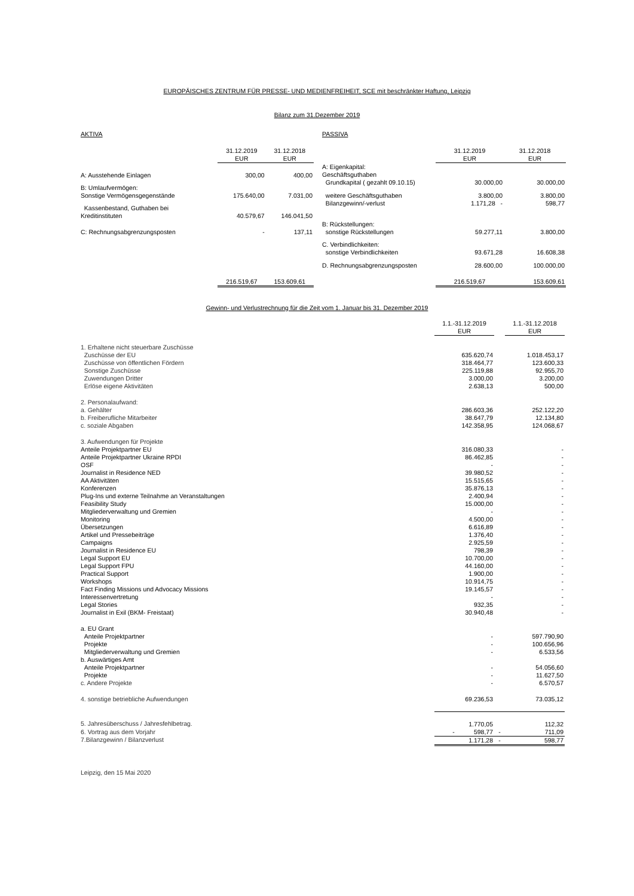EUROPÄISCHES ZENTRUM FÜR PRESSE- UND MEDIENFREIHEIT, SCE mit beschränkter Haftung, Leipzig
Bilanz zum 31.Dezember 2019
| AKTIVA | | |
| | 31.12.2019 EUR | 31.12.2018 EUR |
| A: Ausstehende Einlagen | 300,00 | 400,00 |
| B: Umlaufvermögen: Sonstige Vermögensgegenstände | 175.640,00 | 7.031,00 |
| Kassenbestand, Guthaben bei Kreditinstituten | 40.579,67 | 146.041,50 |
| C: Rechnungsabgrenzungsposten | - | 137,11 |
| | 216.519,67 | 153.609,61 |
| PASSIVA | | |
| | 31.12.2019 EUR | 31.12.2018 EUR |
| A: Eigenkapital: Geschäftsguthaben Grundkapital ( gezahlt 09.10.15) | 30.000,00 | 30.000,00 |
| weitere Geschäftsguthaben Bilanzgewinn/-verlust | 3.800,00 1.171,28 - | 3.800,00 598,77 |
| B: Rückstellungen: sonstige Rückstellungen | 59.277,11 | 3.800,00 |
| C. Verbindlichkeiten: sonstige Verbindlichkeiten | 93.671,28 | 16.608,38 |
| D. Rechnungsabgrenzungsposten | 28.600,00 | 100.000,00 |
| | 216.519,67 | 153.609,61 |
Gewinn- und Verlustrechnung für die Zeit vom 1. Januar bis 31. Dezember 2019
| | 1.1.-31.12.2019 EUR | | 1.1.-31.12.2018 EUR |
| 1. Erhaltene nicht steuerbare Zuschüsse | | | |
| Zuschüsse der EU | 635.620,74 | | 1.018.453,17 |
| Zuschüsse von öffentlichen Fördern | 318.464,77 | | 123.600,33 |
| Sonstige Zuschüsse | 225.119,88 | | 92.955,70 |
| Zuwendungen Dritter | 3.000,00 | | 3.200,00 |
| Erlöse eigene Aktivitäten | 2.638,13 | | 500,00 |
| 2. Personalaufwand: | | | |
| a. Gehälter | 286.603,36 | | 252.122,20 |
| b. Freiberufliche Mitarbeiter | 38.647,79 | | 12.134,80 |
| c. soziale Abgaben | 142.358,95 | | 124.068,67 |
| 3. Aufwendungen für Projekte | | | |
| Anteile Projektpartner EU | 316.080,33 | | - |
| Anteile Projektpartner Ukraine RPDI | 86.462,85 | | - |
| OSF | - | | - |
| Journalist in Residence NED | 39.980,52 | | - |
| AA Aktivitäten | 15.515,65 | | - |
| Konferenzen | 35.876,13 | | - |
| Plug-Ins und externe Teilnahme an Veranstaltungen | 2.400,94 | | - |
| Feasibility Study | 15.000,00 | | - |
| Mitgliederverwaltung und Gremien | - | | - |
| Monitoring | 4.500,00 | | - |
| Übersetzungen | 6.616,89 | | - |
| Artikel und Pressebeiträge | 1.376,40 | | - |
| Campaigns | 2.925,59 | | - |
| Journalist in Residence EU | 798,39 | | - |
| Legal Support EU | 10.700,00 | | - |
| Legal Support FPU | 44.160,00 | | - |
| Practical Support | 1.900,00 | | - |
| Workshops | 10.914,75 | | - |
| Fact Finding Missions und Advocacy Missions | 19.145,57 | | - |
| Interessenvertretung | - | | - |
| Legal Stories | 932,35 | | - |
| Journalist in Exil (BKM- Freistaat) | 30.940,48 | | - |
| a. EU Grant | | | |
| Anteile Projektpartner | - | | 597.790,90 |
| Projekte | - | | 100.656,96 |
| Mitgliederverwaltung und Gremien | - | | 6.533,56 |
| b. Auswärtiges Amt | | | |
| Anteile Projektpartner | - | | 54.056,60 |
| Projekte | - | | 11.627,50 |
| c. Andere Projekte | - | | 6.570,57 |
| 4. sonstige betriebliche Aufwendungen | 69.236,53 | | 73.035,12 |
| 5. Jahresüberschuss / Jahresfehlbetrag. | 1.770,05 | | 112,32 |
| 6. Vortrag aus dem Vorjahr | - 598,77 | - | 711,09 |
| 7.Bilanzgewinn / Bilanzverlust | 1.171,28 | - | 598,77 |
Leipzig, den 15 Mai 2020